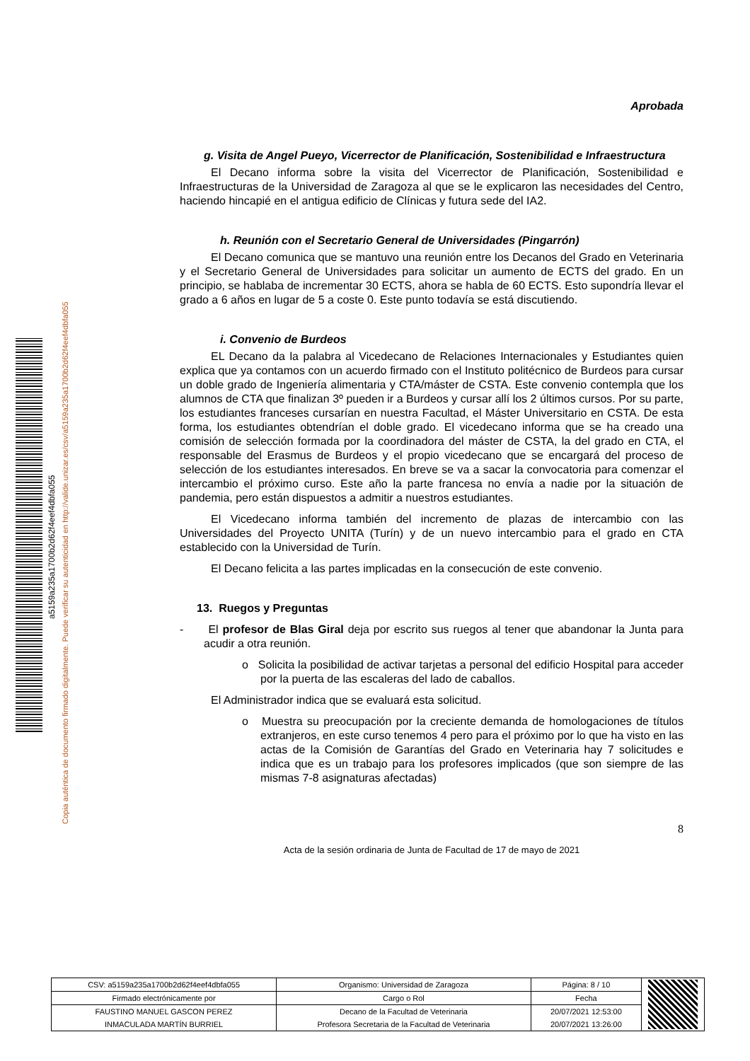Copia auténtica de documento firmado digitalmente. Puede verificar su autenticidad en http://valide.unizar.es/csv/a5159a235a1700b2d62f4eef4dbfa055
a5159a235a1700b2d62f4eef4dbfa055
Aprobada
g. Visita de Angel Pueyo, Vicerrector de Planificación, Sostenibilidad e Infraestructura
El Decano informa sobre la visita del Vicerrector de Planificación, Sostenibilidad e Infraestructuras de la Universidad de Zaragoza al que se le explicaron las necesidades del Centro, haciendo hincapié en el antigua edificio de Clínicas y futura sede del IA2.
h. Reunión con el Secretario General de Universidades (Pingarrón)
El Decano comunica que se mantuvo una reunión entre los Decanos del Grado en Veterinaria y el Secretario General de Universidades para solicitar un aumento de ECTS del grado. En un principio, se hablaba de incrementar 30 ECTS, ahora se habla de 60 ECTS. Esto supondría llevar el grado a 6 años en lugar de 5 a coste 0. Este punto todavía se está discutiendo.
i. Convenio de Burdeos
EL Decano da la palabra al Vicedecano de Relaciones Internacionales y Estudiantes quien explica que ya contamos con un acuerdo firmado con el Instituto politécnico de Burdeos para cursar un doble grado de Ingeniería alimentaria y CTA/máster de CSTA. Este convenio contempla que los alumnos de CTA que finalizan 3º pueden ir a Burdeos y cursar allí los 2 últimos cursos. Por su parte, los estudiantes franceses cursarían en nuestra Facultad, el Máster Universitario en CSTA. De esta forma, los estudiantes obtendrían el doble grado. El vicedecano informa que se ha creado una comisión de selección formada por la coordinadora del máster de CSTA, la del grado en CTA, el responsable del Erasmus de Burdeos y el propio vicedecano que se encargará del proceso de selección de los estudiantes interesados. En breve se va a sacar la convocatoria para comenzar el intercambio el próximo curso. Este año la parte francesa no envía a nadie por la situación de pandemia, pero están dispuestos a admitir a nuestros estudiantes.
El Vicedecano informa también del incremento de plazas de intercambio con las Universidades del Proyecto UNITA (Turín) y de un nuevo intercambio para el grado en CTA establecido con la Universidad de Turín.
El Decano felicita a las partes implicadas en la consecución de este convenio.
13. Ruegos y Preguntas
- El profesor de Blas Giral deja por escrito sus ruegos al tener que abandonar la Junta para acudir a otra reunión.
o Solicita la posibilidad de activar tarjetas a personal del edificio Hospital para acceder por la puerta de las escaleras del lado de caballos.
El Administrador indica que se evaluará esta solicitud.
o Muestra su preocupación por la creciente demanda de homologaciones de títulos extranjeros, en este curso tenemos 4 pero para el próximo por lo que ha visto en las actas de la Comisión de Garantías del Grado en Veterinaria hay 7 solicitudes e indica que es un trabajo para los profesores implicados (que son siempre de las mismas 7-8 asignaturas afectadas)
8
Acta de la sesión ordinaria de Junta de Facultad de 17 de mayo de 2021
| CSV: a5159a235a1700b2d62f4eef4dbfa055 | Organismo: Universidad de Zaragoza | Página: 8 / 10 | |
| Firmado electrónicamente por | Cargo o Rol | Fecha | |
| FAUSTINO MANUEL GASCON PEREZ | Decano de la Facultad de Veterinaria | 20/07/2021 12:53:00 | |
| INMACULADA MARTÍN BURRIEL | Profesora Secretaria de la Facultad de Veterinaria | 20/07/2021 13:26:00 | |